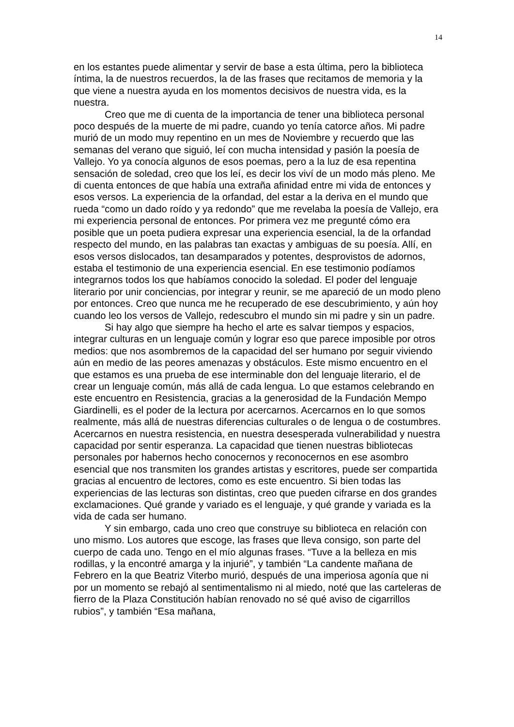14
en los estantes puede alimentar y servir de base a esta última, pero la biblioteca íntima, la de nuestros recuerdos, la de las frases que recitamos de memoria y la que viene a nuestra ayuda en los momentos decisivos de nuestra vida, es la nuestra.
Creo que me di cuenta de la importancia de tener una biblioteca personal poco después de la muerte de mi padre, cuando yo tenía catorce años. Mi padre murió de un modo muy repentino en un mes de Noviembre y recuerdo que las semanas del verano que siguió, leí con mucha intensidad y pasión la poesía de Vallejo. Yo ya conocía algunos de esos poemas, pero a la luz de esa repentina sensación de soledad, creo que los leí, es decir los viví de un modo más pleno. Me di cuenta entonces de que había una extraña afinidad entre mi vida de entonces y esos versos. La experiencia de la orfandad, del estar a la deriva en el mundo que rueda “como un dado roído y ya redondo” que me revelaba la poesía de Vallejo, era mi experiencia personal de entonces. Por primera vez me pregunté cómo era posible que un poeta pudiera expresar una experiencia esencial, la de la orfandad respecto del mundo, en las palabras tan exactas y ambiguas de su poesía. Allí, en esos versos dislocados, tan desamparados y potentes, desprovistos de adornos, estaba el testimonio de una experiencia esencial. En ese testimonio podíamos integrarnos todos los que habíamos conocido la soledad. El poder del lenguaje literario por unir conciencias, por integrar y reunir, se me apareció de un modo pleno por entonces. Creo que nunca me he recuperado de ese descubrimiento, y aún hoy cuando leo los versos de Vallejo, redescubro el mundo sin mi padre y sin un padre.
Si hay algo que siempre ha hecho el arte es salvar tiempos y espacios, integrar culturas en un lenguaje común y lograr eso que parece imposible por otros medios: que nos asombremos de la capacidad del ser humano por seguir viviendo aún en medio de las peores amenazas y obstáculos. Este mismo encuentro en el que estamos es una prueba de ese interminable don del lenguaje literario, el de crear un lenguaje común, más allá de cada lengua. Lo que estamos celebrando en este encuentro en Resistencia, gracias a la generosidad de la Fundación Mempo Giardinelli, es el poder de la lectura por acercarnos. Acercarnos en lo que somos realmente, más allá de nuestras diferencias culturales o de lengua o de costumbres. Acercarnos en nuestra resistencia, en nuestra desesperada vulnerabilidad y nuestra capacidad por sentir esperanza. La capacidad que tienen nuestras bibliotecas personales por habernos hecho conocernos y reconocernos en ese asombro esencial que nos transmiten los grandes artistas y escritores, puede ser compartida gracias al encuentro de lectores, como es este encuentro. Si bien todas las experiencias de las lecturas son distintas, creo que pueden cifrarse en dos grandes exclamaciones. Qué grande y variado es el lenguaje, y qué grande y variada es la vida de cada ser humano.
Y sin embargo, cada uno creo que construye su biblioteca en relación con uno mismo. Los autores que escoge, las frases que lleva consigo, son parte del cuerpo de cada uno. Tengo en el mío algunas frases. “Tuve a la belleza en mis rodillas, y la encontré amarga y la injurié”, y también “La candente mañana de Febrero en la que Beatriz Viterbo murió, después de una imperiosa agonía que ni por un momento se rebajó al sentimentalismo ni al miedo, noté que las carteleras de fierro de la Plaza Constitución habían renovado no sé qué aviso de cigarrillos rubios”, y también “Esa mañana,